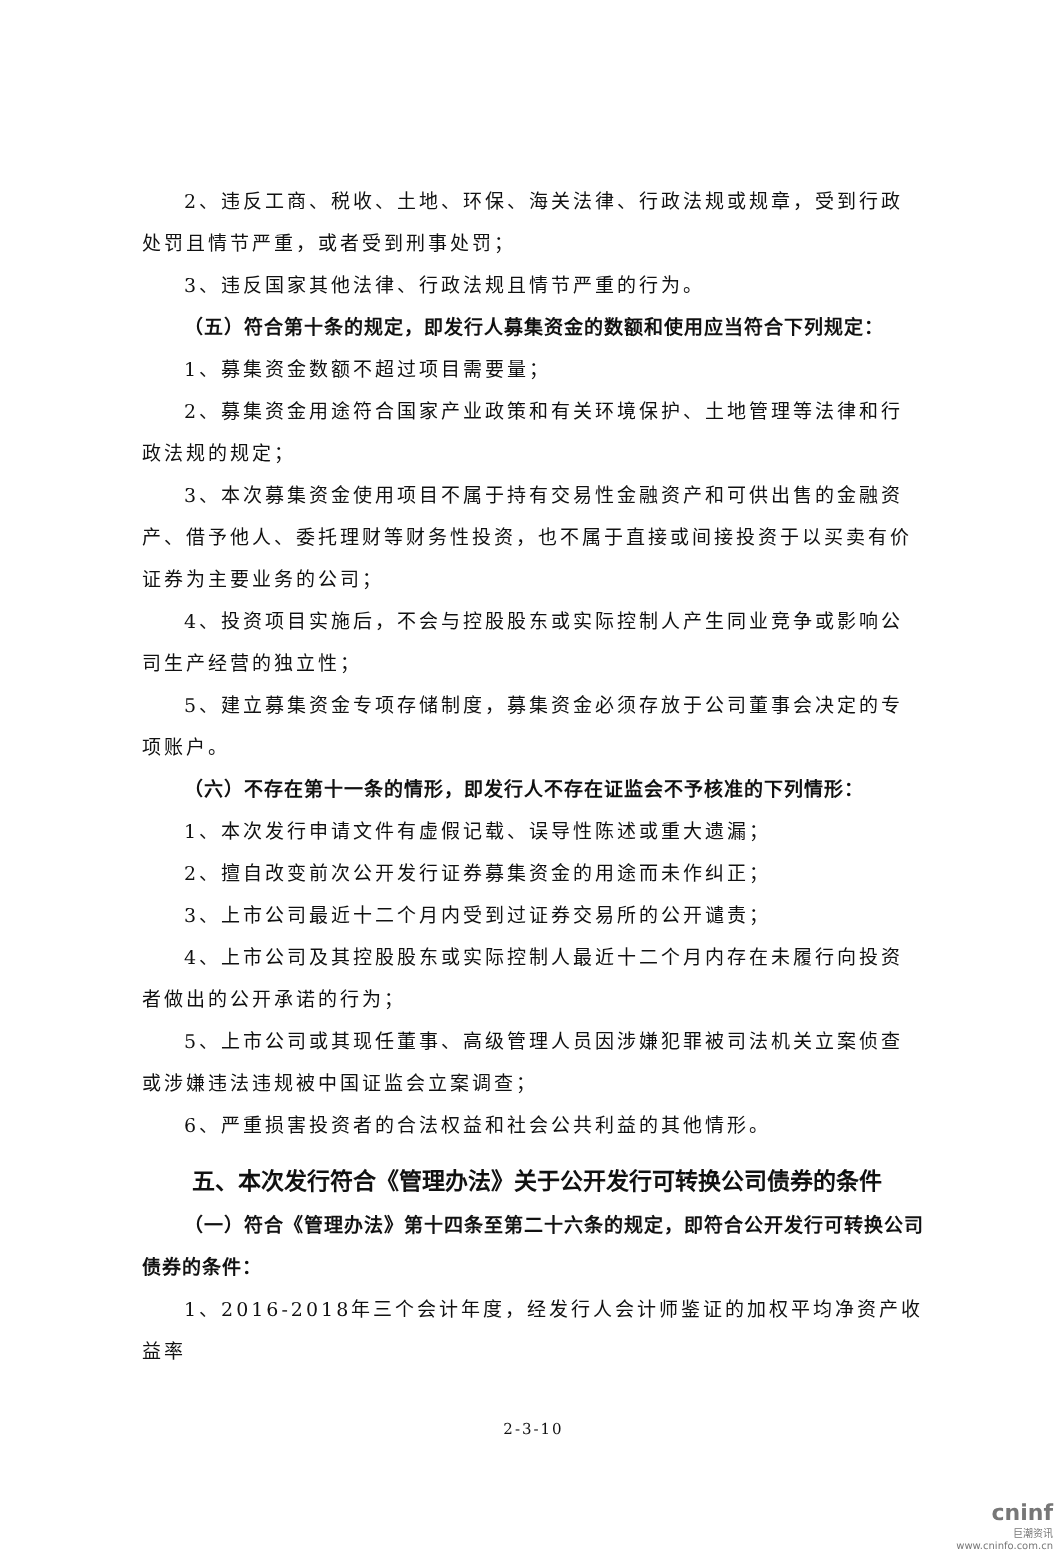2、违反工商、税收、土地、环保、海关法律、行政法规或规章，受到行政处罚且情节严重，或者受到刑事处罚；
3、违反国家其他法律、行政法规且情节严重的行为。
（五）符合第十条的规定，即发行人募集资金的数额和使用应当符合下列规定：
1、募集资金数额不超过项目需要量；
2、募集资金用途符合国家产业政策和有关环境保护、土地管理等法律和行政法规的规定；
3、本次募集资金使用项目不属于持有交易性金融资产和可供出售的金融资产、借予他人、委托理财等财务性投资，也不属于直接或间接投资于以买卖有价证券为主要业务的公司；
4、投资项目实施后，不会与控股股东或实际控制人产生同业竞争或影响公司生产经营的独立性；
5、建立募集资金专项存储制度，募集资金必须存放于公司董事会决定的专项账户。
（六）不存在第十一条的情形，即发行人不存在证监会不予核准的下列情形：
1、本次发行申请文件有虚假记载、误导性陈述或重大遗漏；
2、擅自改变前次公开发行证券募集资金的用途而未作纠正；
3、上市公司最近十二个月内受到过证券交易所的公开谴责；
4、上市公司及其控股股东或实际控制人最近十二个月内存在未履行向投资者做出的公开承诺的行为；
5、上市公司或其现任董事、高级管理人员因涉嫌犯罪被司法机关立案侦查或涉嫌违法违规被中国证监会立案调查；
6、严重损害投资者的合法权益和社会公共利益的其他情形。
五、本次发行符合《管理办法》关于公开发行可转换公司债券的条件
（一）符合《管理办法》第十四条至第二十六条的规定，即符合公开发行可转换公司债券的条件：
1、2016-2018年三个会计年度，经发行人会计师鉴证的加权平均净资产收益率
2-3-10
cninf
巨潮资讯
www.cninfo.com.cn